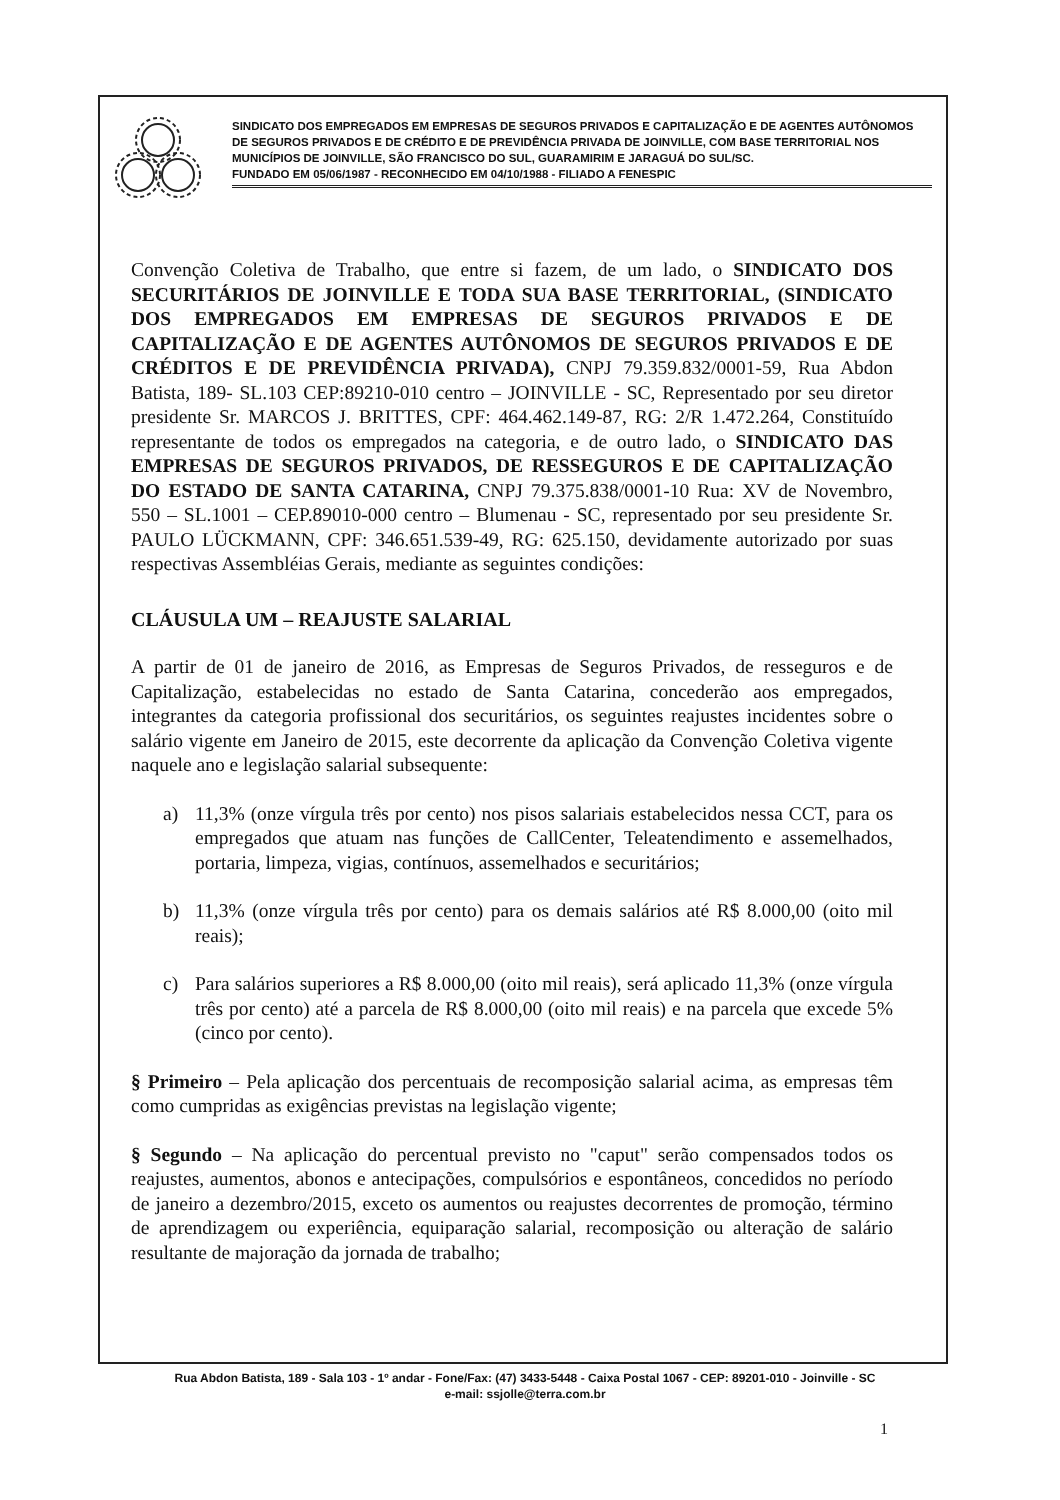SINDICATO DOS EMPREGADOS EM EMPRESAS DE SEGUROS PRIVADOS E CAPITALIZAÇÃO E DE AGENTES AUTÔNOMOS DE SEGUROS PRIVADOS E DE CRÉDITO E DE PREVIDÊNCIA PRIVADA DE JOINVILLE, COM BASE TERRITORIAL NOS MUNICÍPIOS DE JOINVILLE, SÃO FRANCISCO DO SUL, GUARAMIRIM E JARAGUÁ DO SUL/SC.
FUNDADO EM 05/06/1987 - RECONHECIDO EM 04/10/1988 - FILIADO A FENESPIC
Convenção Coletiva de Trabalho, que entre si fazem, de um lado, o SINDICATO DOS SECURITÁRIOS DE JOINVILLE E TODA SUA BASE TERRITORIAL, (SINDICATO DOS EMPREGADOS EM EMPRESAS DE SEGUROS PRIVADOS E DE CAPITALIZAÇÃO E DE AGENTES AUTÔNOMOS DE SEGUROS PRIVADOS E DE CRÉDITOS E DE PREVIDÊNCIA PRIVADA), CNPJ 79.359.832/0001-59, Rua Abdon Batista, 189- SL.103 CEP:89210-010 centro – JOINVILLE - SC, Representado por seu diretor presidente Sr. MARCOS J. BRITTES, CPF: 464.462.149-87, RG: 2/R 1.472.264, Constituído representante de todos os empregados na categoria, e de outro lado, o SINDICATO DAS EMPRESAS DE SEGUROS PRIVADOS, DE RESSEGUROS E DE CAPITALIZAÇÃO DO ESTADO DE SANTA CATARINA, CNPJ 79.375.838/0001-10 Rua: XV de Novembro, 550 – SL.1001 – CEP.89010-000 centro – Blumenau - SC, representado por seu presidente Sr. PAULO LÜCKMANN, CPF: 346.651.539-49, RG: 625.150, devidamente autorizado por suas respectivas Assembléias Gerais, mediante as seguintes condições:
CLÁUSULA UM – REAJUSTE SALARIAL
A partir de 01 de janeiro de 2016, as Empresas de Seguros Privados, de resseguros e de Capitalização, estabelecidas no estado de Santa Catarina, concederão aos empregados, integrantes da categoria profissional dos securitários, os seguintes reajustes incidentes sobre o salário vigente em Janeiro de 2015, este decorrente da aplicação da Convenção Coletiva vigente naquele ano e legislação salarial subsequente:
a) 11,3% (onze vírgula três por cento) nos pisos salariais estabelecidos nessa CCT, para os empregados que atuam nas funções de CallCenter, Teleatendimento e assemelhados, portaria, limpeza, vigias, contínuos, assemelhados e securitários;
b) 11,3% (onze vírgula três por cento) para os demais salários até R$ 8.000,00 (oito mil reais);
c) Para salários superiores a R$ 8.000,00 (oito mil reais), será aplicado 11,3% (onze vírgula três por cento) até a parcela de R$ 8.000,00 (oito mil reais) e na parcela que excede 5% (cinco por cento).
§ Primeiro – Pela aplicação dos percentuais de recomposição salarial acima, as empresas têm como cumpridas as exigências previstas na legislação vigente;
§ Segundo – Na aplicação do percentual previsto no "caput" serão compensados todos os reajustes, aumentos, abonos e antecipações, compulsórios e espontâneos, concedidos no período de janeiro a dezembro/2015, exceto os aumentos ou reajustes decorrentes de promoção, término de aprendizagem ou experiência, equiparação salarial, recomposição ou alteração de salário resultante de majoração da jornada de trabalho;
Rua Abdon Batista, 189 - Sala 103 - 1º andar - Fone/Fax: (47) 3433-5448 - Caixa Postal 1067 - CEP: 89201-010 - Joinville - SC
e-mail: ssjolle@terra.com.br
1